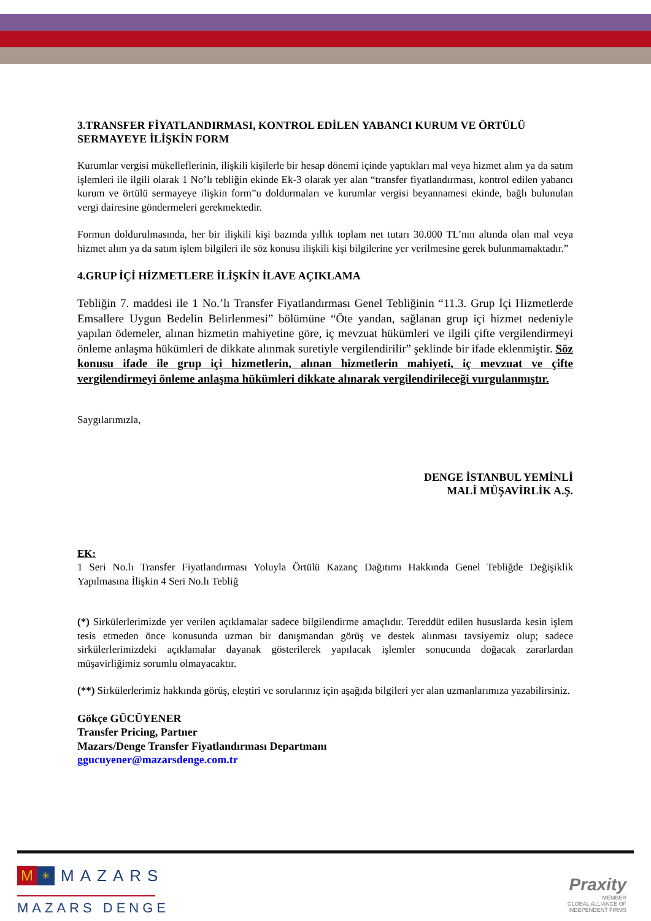3.TRANSFER FİYATLANDIRMASI, KONTROL EDİLEN YABANCI KURUM VE ÖRTÜLÜ SERMAYEYE İLİŞKİN FORM
Kurumlar vergisi mükelleflerinin, ilişkili kişilerle bir hesap dönemi içinde yaptıkları mal veya hizmet alım ya da satım işlemleri ile ilgili olarak 1 No’lı tebliğin ekinde Ek-3 olarak yer alan “transfer fiyatlandırması, kontrol edilen yabancı kurum ve örtülü sermayeye ilişkin form”u doldurmaları ve kurumlar vergisi beyannamesi ekinde, bağlı bulunulan vergi dairesine göndermeleri gerekmektedir.
Formun doldurulmasında, her bir ilişkili kişi bazında yıllık toplam net tutarı 30.000 TL’nın altında olan mal veya hizmet alım ya da satım işlem bilgileri ile söz konusu ilişkili kişi bilgilerine yer verilmesine gerek bulunmamaktadır.”
4.GRUP İÇİ HİZMETLERE İLİŞKİN İLAVE AÇIKLAMA
Tebliğin 7. maddesi ile 1 No.’lı Transfer Fiyatlandırması Genel Tebliğinin “11.3. Grup İçi Hizmetlerde Emsallere Uygun Bedelin Belirlenmesi” bölümüne “Öte yandan, sağlanan grup içi hizmet nedeniyle yapılan ödemeler, alınan hizmetin mahiyetine göre, iç mevzuat hükümleri ve ilgili çifte vergilendirmeyi önleme anlaşma hükümleri de dikkate alınmak suretiyle vergilendirilir” şeklinde bir ifade eklenmiştir. Söz konusu ifade ile grup içi hizmetlerin, alınan hizmetlerin mahiyeti, iç mevzuat ve çifte vergilendirmeyi önleme anlaşma hükümleri dikkate alınarak vergilendirileceği vurgulanmıştır.
Saygılarımızla,
DENGE İSTANBUL YEMİNLİ
MALİ MÜŞAVİRLİK A.Ş.
EK:
1 Seri No.lı Transfer Fiyatlandırması Yoluyla Örtülü Kazanç Dağıtımı Hakkında Genel Tebliğde Değişiklik Yapılmasına İlişkin 4 Seri No.lı Tebliğ
(*) Sirkülerlerimizde yer verilen açıklamalar sadece bilgilendirme amaçlıdır. Tereddüt edilen hususlarda kesin işlem tesis etmeden önce konusunda uzman bir danışmandan görüş ve destek alınması tavsiyemiz olup; sadece sirkülerlerimizdeki açıklamalar dayanak gösterilerek yapılacak işlemler sonucunda doğacak zararlardan müşavirliğimiz sorumlu olmayacaktır.
(**) Sirkülerlerimiz hakkında görüş, eleştiri ve sorularınız için aşağıda bilgileri yer alan uzmanlarımıza yazabilirsiniz.
Gökçe GÜCÜYENER
Transfer Pricing, Partner
Mazars/Denge Transfer Fiyatlandırması Departmanı
ggucuyener@mazarsdenge.com.tr
M ✳ MAZARS
MAZARS DENGE
Praxity
MEMBER
GLOBAL ALLIANCE OF
INDEPENDENT FIRMS